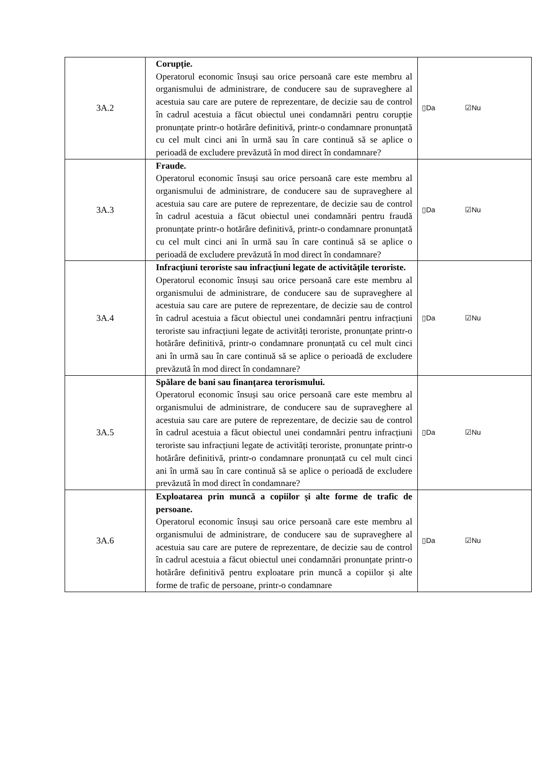| 3A.2 | Corupție. Operatorul economic însuși sau orice persoană care este membru al organismului de administrare, de conducere sau de supraveghere al acestuia sau care are putere de reprezentare, de decizie sau de control în cadrul acestuia a făcut obiectul unei condamnări pentru corupție pronunțate printr-o hotărâre definitivă, printr-o condamnare pronunțată cu cel mult cinci ani în urmă sau în care continuă să se aplice o perioadă de excludere prevăzută în mod direct în condamnare? | ▯Da ☑Nu |
| 3A.3 | Fraude. Operatorul economic însuși sau orice persoană care este membru al organismului de administrare, de conducere sau de supraveghere al acestuia sau care are putere de reprezentare, de decizie sau de control în cadrul acestuia a făcut obiectul unei condamnări pentru fraudă pronunțate printr-o hotărâre definitivă, printr-o condamnare pronunțată cu cel mult cinci ani în urmă sau în care continuă să se aplice o perioadă de excludere prevăzută în mod direct în condamnare? | ▯Da ☑Nu |
| 3A.4 | Infracțiuni teroriste sau infracțiuni legate de activitățile teroriste. Operatorul economic însuși sau orice persoană care este membru al organismului de administrare, de conducere sau de supraveghere al acestuia sau care are putere de reprezentare, de decizie sau de control în cadrul acestuia a făcut obiectul unei condamnări pentru infracțiuni teroriste sau infracțiuni legate de activități teroriste, pronunțate printr-o hotărâre definitivă, printr-o condamnare pronunțată cu cel mult cinci ani în urmă sau în care continuă să se aplice o perioadă de excludere prevăzută în mod direct în condamnare? | ▯Da ☑Nu |
| 3A.5 | Spălare de bani sau finanțarea terorismului. Operatorul economic însuși sau orice persoană care este membru al organismului de administrare, de conducere sau de supraveghere al acestuia sau care are putere de reprezentare, de decizie sau de control în cadrul acestuia a făcut obiectul unei condamnări pentru infracțiuni teroriste sau infracțiuni legate de activități teroriste, pronunțate printr-o hotărâre definitivă, printr-o condamnare pronunțată cu cel mult cinci ani în urmă sau în care continuă să se aplice o perioadă de excludere prevăzută în mod direct în condamnare? | ▯Da ☑Nu |
| 3A.6 | Exploatarea prin muncă a copiilor și alte forme de trafic de persoane. Operatorul economic însuși sau orice persoană care este membru al organismului de administrare, de conducere sau de supraveghere al acestuia sau care are putere de reprezentare, de decizie sau de control în cadrul acestuia a făcut obiectul unei condamnări pronunțate printr-o hotărâre definitivă pentru exploatare prin muncă a copiilor și alte forme de trafic de persoane, printr-o condamnare | ▯Da ☑Nu |